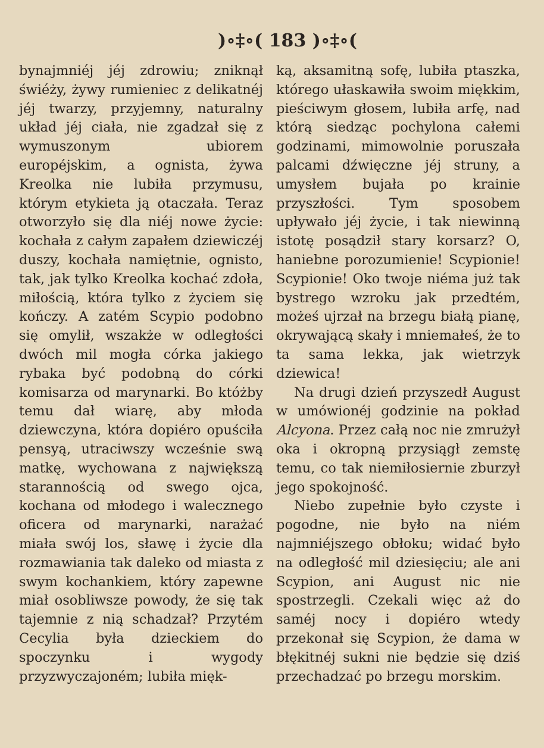)∘‡∘( 183 )∘‡∘(
bynajmniéj jéj zdrowiu; zniknął świéży, żywy rumieniec z delikatnéj jéj twarzy, przyjemny, naturalny układ jéj ciała, nie zgadzał się z wymuszonym ubiorem européjskim, a ognista, żywa Kreolka nie lubiła przymusu, którym etykieta ją otaczała. Teraz otworzyło się dla niéj nowe życie: kochała z całym zapałem dziewiczéj duszy, kochała namiętnie, ognisto, tak, jak tylko Kreolka kochać zdoła, miłością, która tylko z życiem się kończy. A zatém Scypio podobno się omylił, wszakże w odległości dwóch mil mogła córka jakiego rybaka być podobną do córki komisarza od marynarki. Bo któżby temu dał wiarę, aby młoda dziewczyna, która dopiéro opuściła pensyą, utraciwszy wcześnie swą matkę, wychowana z największą starannością od swego ojca, kochana od młodego i walecznego oficera od marynarki, narażać miała swój los, sławę i życie dla rozmawiania tak daleko od miasta z swym kochankiem, który zapewne miał osobliwsze powody, że się tak tajemnie z nią schadzał? Przytém Cecylia była dzieckiem do spoczynku i wygody przyzwyczajoném; lubiła mięk-
ką, aksamitną sofę, lubiła ptaszka, którego ułaskawiła swoim miękkim, pieściwym głosem, lubiła arfę, nad którą siedząc pochylona całemi godzinami, mimowolnie poruszała palcami dźwięczne jéj struny, a umysłem bujała po krainie przyszłości. Tym sposobem upływało jéj życie, i tak niewinną istotę posądził stary korsarz? O, haniebne porozumienie! Scypionie! Scypionie! Oko twoje niéma już tak bystrego wzroku jak przedtém, możeś ujrzał na brzegu białą pianę, okrywającą skały i mniemałeś, że to ta sama lekka, jak wietrzyk dziewica!
Na drugi dzień przyszedł August w umówionéj godzinie na pokład Alcyona. Przez całą noc nie zmrużył oka i okropną przysiągł zemstę temu, co tak niemiłosiernie zburzył jego spokojność.
Niebo zupełnie było czyste i pogodne, nie było na niém najmniéjszego obłoku; widać było na odległość mil dziesięciu; ale ani Scypion, ani August nic nie spostrzegli. Czekali więc aż do saméj nocy i dopiéro wtedy przekonał się Scypion, że dama w błękitnéj sukni nie będzie się dziś przechadzać po brzegu morskim.